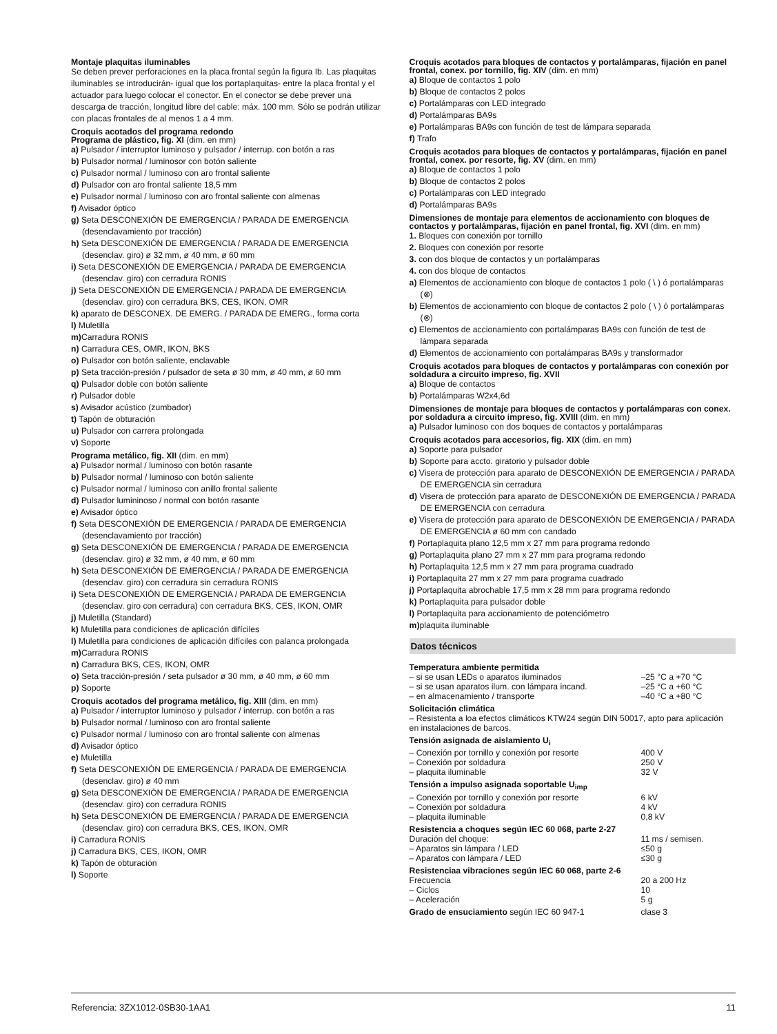Montaje plaquitas iluminables
Se deben prever perforaciones en la placa frontal según la figura Ib. Las plaquitas iluminables se introducirán- igual que los portaplaquitas- entre la placa frontal y el actuador para luego colocar el conector. En el conector se debe prever una descarga de tracción, longitud libre del cable: máx. 100 mm. Sólo se podrán utilizar con placas frontales de al menos 1 a 4 mm.
Croquis acotados del programa redondo
Programa de plástico, fig. XI (dim. en mm)
a) Pulsador / interruptor luminoso y pulsador / interrup. con botón a ras
b) Pulsador normal / luminosor con botón saliente
c) Pulsador normal / luminoso con aro frontal saliente
d) Pulsador con aro frontal saliente 18,5 mm
e) Pulsador normal / luminoso con aro frontal saliente con almenas
f) Avisador óptico
g) Seta DESCONEXIÓN DE EMERGENCIA / PARADA DE EMERGENCIA (desenclavamiento por tracción)
h) Seta DESCONEXIÓN DE EMERGENCIA / PARADA DE EMERGENCIA (desenclav. giro) ø 32 mm, ø 40 mm, ø 60 mm
i) Seta DESCONEXIÓN DE EMERGENCIA / PARADA DE EMERGENCIA (desenclav. giro) con cerradura RONIS
j) Seta DESCONEXIÓN DE EMERGENCIA / PARADA DE EMERGENCIA (desenclav. giro) con cerradura BKS, CES, IKON, OMR
k) aparato de DESCONEX. DE EMERG. / PARADA DE EMERG., forma corta
l) Muletilla
m) Carradura RONIS
n) Carradura CES, OMR, IKON, BKS
o) Pulsador con botón saliente, enclavable
p) Seta tracción-presión / pulsador de seta ø 30 mm, ø 40 mm, ø 60 mm
q) Pulsador doble con botón saliente
r) Pulsador doble
s) Avisador acústico (zumbador)
t) Tapón de obturación
u) Pulsador con carrera prolongada
v) Soporte
Programa metálico, fig. XII (dim. en mm)
a) Pulsador normal / luminoso con botón rasante
b) Pulsador normal / luminoso con botón saliente
c) Pulsador normal / luminoso con anillo frontal saliente
d) Pulsador lumininoso / normal con botón rasante
e) Avisador óptico
f) Seta DESCONEXIÓN DE EMERGENCIA / PARADA DE EMERGENCIA (desenclavamiento por tracción)
g) Seta DESCONEXIÓN DE EMERGENCIA / PARADA DE EMERGENCIA (desenclav. giro) ø 32 mm, ø 40 mm, ø 60 mm
h) Seta DESCONEXIÓN DE EMERGENCIA / PARADA DE EMERGENCIA (desenclav. giro) con cerradura sin cerradura RONIS
i) Seta DESCONEXIÓN DE EMERGENCIA / PARADA DE EMERGENCIA (desenclav. giro con cerradura) con cerradura BKS, CES, IKON, OMR
j) Muletilla (Standard)
k) Muletilla para condiciones de aplicación difíciles
l) Muletilla para condiciones de aplicación difíciles con palanca prolongada
m) Carradura RONIS
n) Carradura BKS, CES, IKON, OMR
o) Seta tracción-presión / seta pulsador ø 30 mm, ø 40 mm, ø 60 mm
p) Soporte
Croquis acotados del programa metálico, fig. XIII (dim. en mm)
a) Pulsador / interruptor luminoso y pulsador / interrup. con botón a ras
b) Pulsador normal / luminoso con aro frontal saliente
c) Pulsador normal / luminoso con aro frontal saliente con almenas
d) Avisador óptico
e) Muletilla
f) Seta DESCONEXIÓN DE EMERGENCIA / PARADA DE EMERGENCIA (desenclav. giro) ø 40 mm
g) Seta DESCONEXIÓN DE EMERGENCIA / PARADA DE EMERGENCIA (desenclav. giro) con cerradura RONIS
h) Seta DESCONEXIÓN DE EMERGENCIA / PARADA DE EMERGENCIA (desenclav. giro) con cerradura BKS, CES, IKON, OMR
i) Carradura RONIS
j) Carradura BKS, CES, IKON, OMR
k) Tapón de obturación
l) Soporte
Croquis acotados para bloques de contactos y portalámparas, fijación en panel frontal, conex. por tornillo, fig. XIV (dim. en mm)
a) Bloque de contactos 1 polo
b) Bloque de contactos 2 polos
c) Portalámparas con LED integrado
d) Portalámparas BA9s
e) Portalámparas BA9s con función de test de lámpara separada
f) Trafo
Croquis acotados para bloques de contactos y portalámparas, fijación en panel frontal, conex. por resorte, fig. XV (dim. en mm)
a) Bloque de contactos 1 polo
b) Bloque de contactos 2 polos
c) Portalámparas con LED integrado
d) Portalámparas BA9s
Dimensiones de montaje para elementos de accionamiento con bloques de contactos y portalámparas, fijación en panel frontal, fig. XVI (dim. en mm)
1. Bloques con conexión por tornillo
2. Bloques con conexión por resorte
3. con dos bloque de contactos y un portalámparas
4. con dos bloque de contactos
a) Elementos de accionamiento con bloque de contactos 1 polo ( \ ) ó portalámparas (⊗)
b) Elementos de accionamiento con bloque de contactos 2 polo ( \ ) ó portalámparas (⊗)
c) Elementos de accionamiento con portalámparas BA9s con función de test de lámpara separada
d) Elementos de accionamiento con portalámparas BA9s y transformador
Croquis acotados para bloques de contactos y portalámparas con conexión por soldadura a circuito impreso, fig. XVII
a) Bloque de contactos
b) Portalámparas W2x4,6d
Dimensiones de montaje para bloques de contactos y portalámparas con conex. por soldadura a circuito impreso, fig. XVIII (dim. en mm)
a) Pulsador luminoso con dos boques de contactos y portalámparas
Croquis acotados para accesorios, fig. XIX (dim. en mm)
a) Soporte para pulsador
b) Soporte para accto. giratorio y pulsador doble
c) Visera de protección para aparato de DESCONEXIÓN DE EMERGENCIA / PARADA DE EMERGENCIA sin cerradura
d) Visera de protección para aparato de DESCONEXIÓN DE EMERGENCIA / PARADA DE EMERGENCIA con cerradura
e) Visera de protección para aparato de DESCONEXIÓN DE EMERGENCIA / PARADA DE EMERGENCIA ø 60 mm con candado
f) Portaplaquita plano 12,5 mm x 27 mm para programa redondo
g) Portaplaquita plano 27 mm x 27 mm para programa redondo
h) Portaplaquita 12,5 mm x 27 mm para programa cuadrado
i) Portaplaquita 27 mm x 27 mm para programa cuadrado
j) Portaplaquita abrochable 17,5 mm x 28 mm para programa redondo
k) Portaplaquita para pulsador doble
l) Portaplaquita para accionamiento de potenciómetro
m) plaquita iluminable
Datos técnicos
| Temperatura ambiente permitida | |
| – si se usan LEDs o aparatos iluminados | –25 °C a +70 °C |
| – si se usan aparatos ilum. con lámpara incand. | –25 °C a +60 °C |
| – en almacenamiento / transporte | –40 °C a +80 °C |
| Solicitación climática | |
| – Resistenta a loa efectos climáticos KTW24 según DIN 50017, apto para aplicación en instalaciones de barcos. | |
| Tensión asignada de aislamiento U<sub>i</sub> | |
| – Conexión por tornillo y conexión por resorte | 400 V |
| – Conexión por soldadura | 250 V |
| – plaquita iluminable | 32 V |
| Tensión a impulso asignada soportable U<sub>imp</sub> | |
| – Conexión por tornillo y conexión por resorte | 6 kV |
| – Conexión por soldadura | 4 kV |
| – plaquita iluminable | 0,8 kV |
| Resistencia a choques según IEC 60 068, parte 2-27 | |
| Duración del choque: | 11 ms / semisen. |
| – Aparatos sin lámpara / LED | ≤50 g |
| – Aparatos con lámpara / LED | ≤30 g |
| Resistenciaa vibraciones según IEC 60 068, parte 2-6 | |
| Frecuencia | 20 a 200 Hz |
| – Ciclos | 10 |
| – Aceleración | 5 g |
| Grado de ensuciamiento según IEC 60 947-1 | clase 3 |
Referencia: 3ZX1012-0SB30-1AA1 11